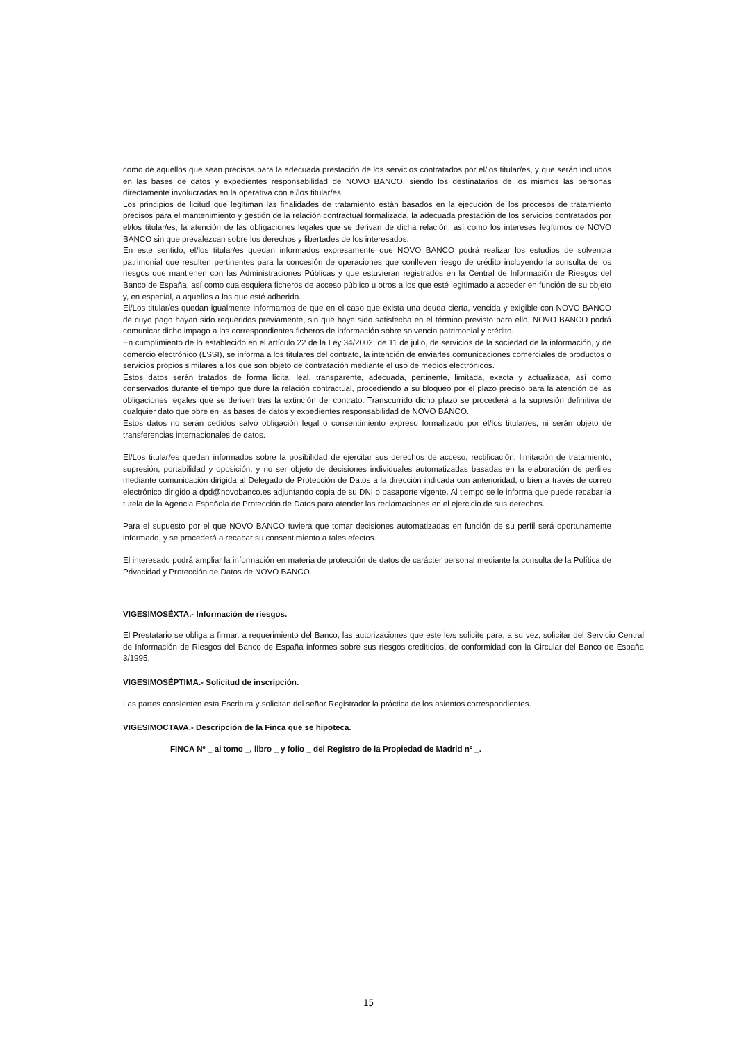como de aquellos que sean precisos para la adecuada prestación de los servicios contratados por el/los titular/es, y que serán incluidos en las bases de datos y expedientes responsabilidad de NOVO BANCO, siendo los destinatarios de los mismos las personas directamente involucradas en la operativa con el/los titular/es.
Los principios de licitud que legitiman las finalidades de tratamiento están basados en la ejecución de los procesos de tratamiento precisos para el mantenimiento y gestión de la relación contractual formalizada, la adecuada prestación de los servicios contratados por el/los titular/es, la atención de las obligaciones legales que se derivan de dicha relación, así como los intereses legítimos de NOVO BANCO sin que prevalezcan sobre los derechos y libertades de los interesados.
En este sentido, el/los titular/es quedan informados expresamente que NOVO BANCO podrá realizar los estudios de solvencia patrimonial que resulten pertinentes para la concesión de operaciones que conlleven riesgo de crédito incluyendo la consulta de los riesgos que mantienen con las Administraciones Públicas y que estuvieran registrados en la Central de Información de Riesgos del Banco de España, así como cualesquiera ficheros de acceso público u otros a los que esté legitimado a acceder en función de su objeto y, en especial, a aquellos a los que esté adherido.
El/Los titular/es quedan igualmente informamos de que en el caso que exista una deuda cierta, vencida y exigible con NOVO BANCO de cuyo pago hayan sido requeridos previamente, sin que haya sido satisfecha en el término previsto para ello, NOVO BANCO podrá comunicar dicho impago a los correspondientes ficheros de información sobre solvencia patrimonial y crédito.
En cumplimiento de lo establecido en el artículo 22 de la Ley 34/2002, de 11 de julio, de servicios de la sociedad de la información, y de comercio electrónico (LSSI), se informa a los titulares del contrato, la intención de enviarles comunicaciones comerciales de productos o servicios propios similares a los que son objeto de contratación mediante el uso de medios electrónicos.
Estos datos serán tratados de forma lícita, leal, transparente, adecuada, pertinente, limitada, exacta y actualizada, así como conservados durante el tiempo que dure la relación contractual, procediendo a su bloqueo por el plazo preciso para la atención de las obligaciones legales que se deriven tras la extinción del contrato. Transcurrido dicho plazo se procederá a la supresión definitiva de cualquier dato que obre en las bases de datos y expedientes responsabilidad de NOVO BANCO.
Estos datos no serán cedidos salvo obligación legal o consentimiento expreso formalizado por el/los titular/es, ni serán objeto de transferencias internacionales de datos.
El/Los titular/es quedan informados sobre la posibilidad de ejercitar sus derechos de acceso, rectificación, limitación de tratamiento, supresión, portabilidad y oposición, y no ser objeto de decisiones individuales automatizadas basadas en la elaboración de perfiles mediante comunicación dirigida al Delegado de Protección de Datos a la dirección indicada con anterioridad, o bien a través de correo electrónico dirigido a dpd@novobanco.es adjuntando copia de su DNI o pasaporte vigente. Al tiempo se le informa que puede recabar la tutela de la Agencia Española de Protección de Datos para atender las reclamaciones en el ejercicio de sus derechos.
Para el supuesto por el que NOVO BANCO tuviera que tomar decisiones automatizadas en función de su perfil será oportunamente informado, y se procederá a recabar su consentimiento a tales efectos.
El interesado podrá ampliar la información en materia de protección de datos de carácter personal mediante la consulta de la Política de Privacidad y Protección de Datos de NOVO BANCO.
VIGESIMOSÉXTA.- Información de riesgos.
El Prestatario se obliga a firmar, a requerimiento del Banco, las autorizaciones que este le/s solicite para, a su vez, solicitar del Servicio Central de Información de Riesgos del Banco de España informes sobre sus riesgos crediticios, de conformidad con la Circular del Banco de España 3/1995.
VIGESIMOSÉPTIMA.- Solicitud de inscripción.
Las partes consienten esta Escritura y solicitan del señor Registrador la práctica de los asientos correspondientes.
VIGESIMOCTAVA.- Descripción de la Finca que se hipoteca.
FINCA Nº _ al tomo _, libro _ y folio _ del Registro de la Propiedad de Madrid nº _.
15